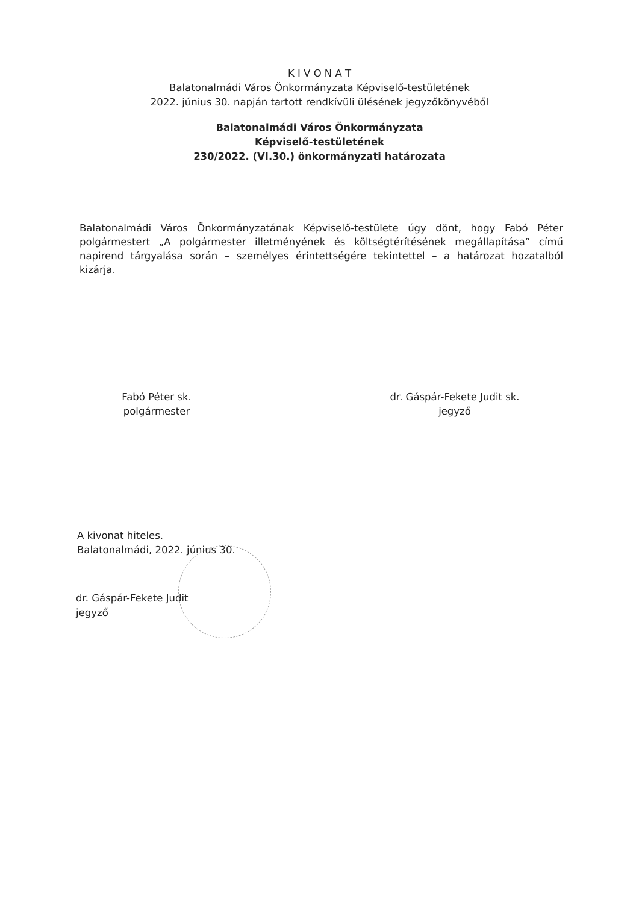K I V O N A T
Balatonalmádi Város Önkormányzata Képviselő-testületének
2022. június 30. napján tartott rendkívüli ülésének jegyzőkönyvéből
Balatonalmádi Város Önkormányzata
Képviselő-testületének
230/2022. (VI.30.) önkormányzati határozata
Balatonalmádi Város Önkormányzatának Képviselő-testülete úgy dönt, hogy Fabó Péter polgármestert „A polgármester illetményének és költségtérítésének megállapítása” című napirend tárgyalása során – személyes érintettségére tekintettel – a határozat hozatalból kizárja.
Fabó Péter sk.
polgármester
dr. Gáspár-Fekete Judit sk.
jegyző
A kivonat hiteles.
Balatonalmádi, 2022. június 30.
dr. Gáspár-Fekete Judit
jegyző